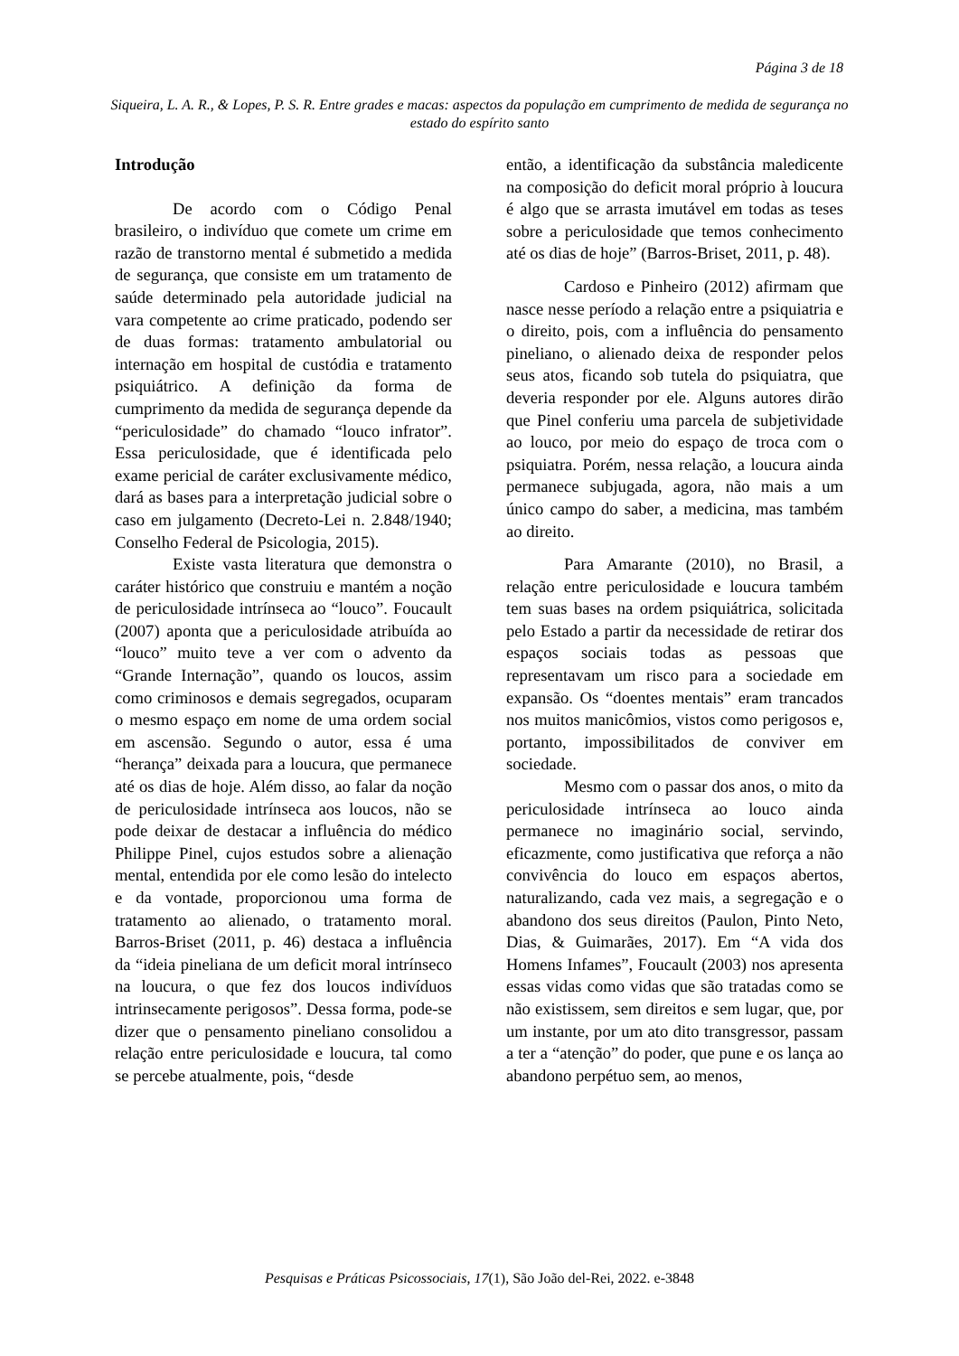Página 3 de 18
Siqueira, L. A. R., & Lopes, P. S. R. Entre grades e macas: aspectos da população em cumprimento de medida de segurança no estado do espírito santo
Introdução
De acordo com o Código Penal brasileiro, o indivíduo que comete um crime em razão de transtorno mental é submetido a medida de segurança, que consiste em um tratamento de saúde determinado pela autoridade judicial na vara competente ao crime praticado, podendo ser de duas formas: tratamento ambulatorial ou internação em hospital de custódia e tratamento psiquiátrico. A definição da forma de cumprimento da medida de segurança depende da “periculosidade” do chamado “louco infrator”. Essa periculosidade, que é identificada pelo exame pericial de caráter exclusivamente médico, dará as bases para a interpretação judicial sobre o caso em julgamento (Decreto-Lei n. 2.848/1940; Conselho Federal de Psicologia, 2015).
Existe vasta literatura que demonstra o caráter histórico que construiu e mantém a noção de periculosidade intrínseca ao “louco”. Foucault (2007) aponta que a periculosidade atribuída ao “louco” muito teve a ver com o advento da “Grande Internação”, quando os loucos, assim como criminosos e demais segregados, ocuparam o mesmo espaço em nome de uma ordem social em ascensão. Segundo o autor, essa é uma “herança” deixada para a loucura, que permanece até os dias de hoje. Além disso, ao falar da noção de periculosidade intrínseca aos loucos, não se pode deixar de destacar a influência do médico Philippe Pinel, cujos estudos sobre a alienação mental, entendida por ele como lesão do intelecto e da vontade, proporcionou uma forma de tratamento ao alienado, o tratamento moral. Barros-Briset (2011, p. 46) destaca a influência da “ideia pineliana de um deficit moral intrínseco na loucura, o que fez dos loucos indivíduos intrinsecamente perigosos”. Dessa forma, pode-se dizer que o pensamento pineliano consolidou a relação entre periculosidade e loucura, tal como se percebe atualmente, pois, “desde
então, a identificação da substância maledicente na composição do deficit moral próprio à loucura é algo que se arrasta imutável em todas as teses sobre a periculosidade que temos conhecimento até os dias de hoje” (Barros-Briset, 2011, p. 48).
Cardoso e Pinheiro (2012) afirmam que nasce nesse período a relação entre a psiquiatria e o direito, pois, com a influência do pensamento pineliano, o alienado deixa de responder pelos seus atos, ficando sob tutela do psiquiatra, que deveria responder por ele. Alguns autores dirão que Pinel conferiu uma parcela de subjetividade ao louco, por meio do espaço de troca com o psiquiatra. Porém, nessa relação, a loucura ainda permanece subjugada, agora, não mais a um único campo do saber, a medicina, mas também ao direito.
Para Amarante (2010), no Brasil, a relação entre periculosidade e loucura também tem suas bases na ordem psiquiátrica, solicitada pelo Estado a partir da necessidade de retirar dos espaços sociais todas as pessoas que representavam um risco para a sociedade em expansão. Os “doentes mentais” eram trancados nos muitos manicômios, vistos como perigosos e, portanto, impossibilitados de conviver em sociedade.
Mesmo com o passar dos anos, o mito da periculosidade intrínseca ao louco ainda permanece no imaginário social, servindo, eficazmente, como justificativa que reforça a não convivência do louco em espaços abertos, naturalizando, cada vez mais, a segregação e o abandono dos seus direitos (Paulon, Pinto Neto, Dias, & Guimarães, 2017). Em “A vida dos Homens Infames”, Foucault (2003) nos apresenta essas vidas como vidas que são tratadas como se não existissem, sem direitos e sem lugar, que, por um instante, por um ato dito transgressor, passam a ter a “atenção” do poder, que pune e os lança ao abandono perpétuo sem, ao menos,
Pesquisas e Práticas Psicossociais, 17(1), São João del-Rei, 2022. e-3848